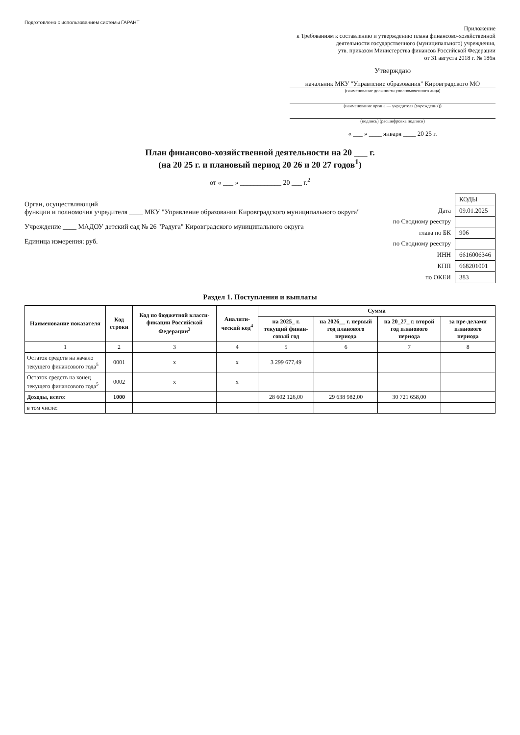Подготовлено с использованием системы ГАРАНТ
Приложение
к Требованиям к составлению и утверждению плана финансово-хозяйственной
деятельности государственного (муниципального) учреждения,
утв. приказом Министерства финансов Российской Федерации
от 31 августа 2018 г. № 186н
Утверждаю
начальник МКУ "Управление образования" Кировградского МО
(наименование должности уполномоченного лица)
(наименование органа — учредителя (учреждения))
(подпись) (расшифровка подписи)
« ___ » ____ января ____ 20 25 г.
План финансово-хозяйственной деятельности на 20 ___ г.
(на 20 25 г. и плановый период 20 26 и 20 27 годов<sup>1</sup>)
от « ___ » ____________ 20 ___ г.<sup>2</sup>
Орган, осуществляющий
функции и полномочия учредителя ____ МКУ "Управление образования Кировградского муниципального округа"
Учреждение ____ МАДОУ детский сад № 26 "Радуга" Кировградского муниципального округа
Единица измерения: руб.
| | КОДЫ |
| Дата | 09.01.2025 |
| по Сводному реестру | |
| глава по БК | 906 |
| по Сводному реестру | |
| ИНН | 6616006346 |
| КПП | 668201001 |
| по ОКЕИ | 383 |
Раздел 1. Поступления и выплаты
| Наименование показателя | Код строки | Код по бюджетной класси-фикации Российской Федерации<sup>3</sup> | Аналити-ческий код<sup>4</sup> | Сумма | | | |
| --- | --- | --- | --- | --- | --- | --- | --- |
| | | | | на 2025_ г. текущий финан-совый год | на 2026__ г. первый год планового периода | на 20_27_ г. второй год планового периода | за пре-делами планового периода |
| 1 | 2 | 3 | 4 | 5 | 6 | 7 | 8 |
| Остаток средств на начало текущего финансового года<sup>5</sup> | 0001 | x | x | 3 299 677,49 | | | |
| Остаток средств на конец текущего финансового года<sup>5</sup> | 0002 | x | x | | | | |
| Доходы, всего: | 1000 | | | 28 602 126,00 | 29 638 982,00 | 30 721 658,00 | |
| в том числе: | | | | | | | |